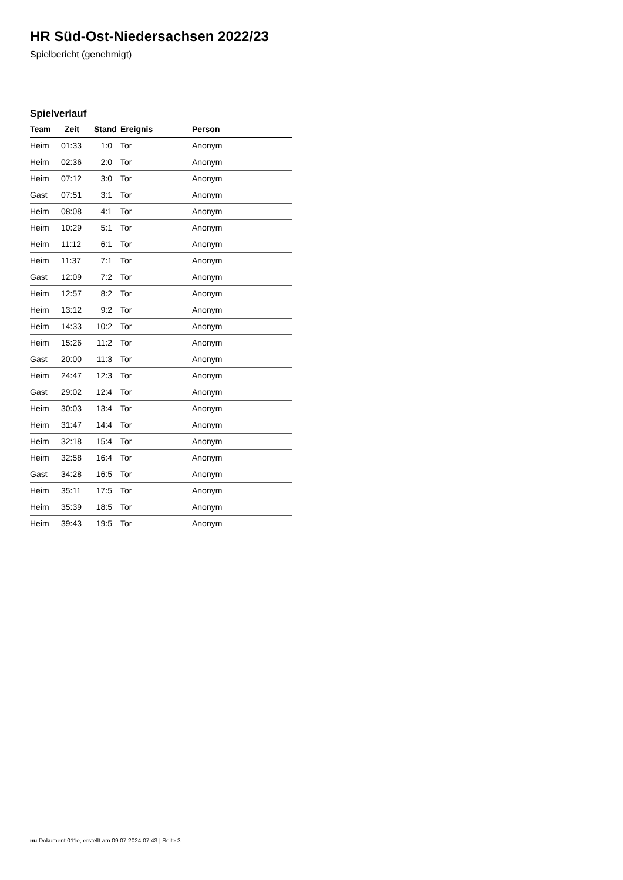HR Süd-Ost-Niedersachsen 2022/23
Spielbericht (genehmigt)
Spielverlauf
| Team | Zeit | Stand | Ereignis | Person |
| --- | --- | --- | --- | --- |
| Heim | 01:33 | 1:0 | Tor | Anonym |
| Heim | 02:36 | 2:0 | Tor | Anonym |
| Heim | 07:12 | 3:0 | Tor | Anonym |
| Gast | 07:51 | 3:1 | Tor | Anonym |
| Heim | 08:08 | 4:1 | Tor | Anonym |
| Heim | 10:29 | 5:1 | Tor | Anonym |
| Heim | 11:12 | 6:1 | Tor | Anonym |
| Heim | 11:37 | 7:1 | Tor | Anonym |
| Gast | 12:09 | 7:2 | Tor | Anonym |
| Heim | 12:57 | 8:2 | Tor | Anonym |
| Heim | 13:12 | 9:2 | Tor | Anonym |
| Heim | 14:33 | 10:2 | Tor | Anonym |
| Heim | 15:26 | 11:2 | Tor | Anonym |
| Gast | 20:00 | 11:3 | Tor | Anonym |
| Heim | 24:47 | 12:3 | Tor | Anonym |
| Gast | 29:02 | 12:4 | Tor | Anonym |
| Heim | 30:03 | 13:4 | Tor | Anonym |
| Heim | 31:47 | 14:4 | Tor | Anonym |
| Heim | 32:18 | 15:4 | Tor | Anonym |
| Heim | 32:58 | 16:4 | Tor | Anonym |
| Gast | 34:28 | 16:5 | Tor | Anonym |
| Heim | 35:11 | 17:5 | Tor | Anonym |
| Heim | 35:39 | 18:5 | Tor | Anonym |
| Heim | 39:43 | 19:5 | Tor | Anonym |
nu.Dokument 011e, erstellt am 09.07.2024 07:43 | Seite 3